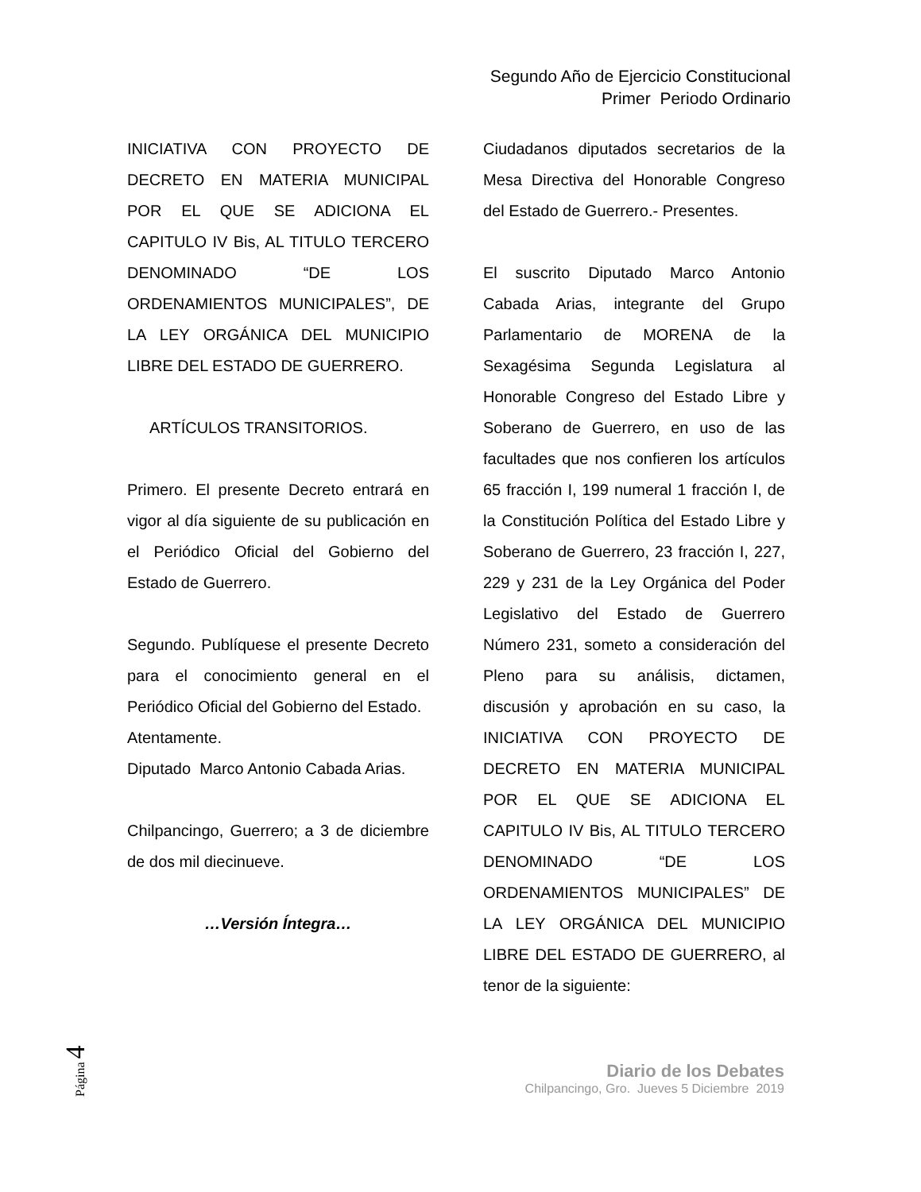Segundo Año de Ejercicio Constitucional
Primer Periodo Ordinario
INICIATIVA CON PROYECTO DE DECRETO EN MATERIA MUNICIPAL POR EL QUE SE ADICIONA EL CAPITULO IV Bis, AL TITULO TERCERO DENOMINADO “DE LOS ORDENAMIENTOS MUNICIPALES”, DE LA LEY ORGÁNICA DEL MUNICIPIO LIBRE DEL ESTADO DE GUERRERO.
ARTÍCULOS TRANSITORIOS.
Primero. El presente Decreto entrará en vigor al día siguiente de su publicación en el Periódico Oficial del Gobierno del Estado de Guerrero.
Segundo. Publíquese el presente Decreto para el conocimiento general en el Periódico Oficial del Gobierno del Estado.
Atentamente.
Diputado Marco Antonio Cabada Arias.
Chilpancingo, Guerrero; a 3 de diciembre de dos mil diecinueve.
…Versión Íntegra…
Ciudadanos diputados secretarios de la Mesa Directiva del Honorable Congreso del Estado de Guerrero.- Presentes.
El suscrito Diputado Marco Antonio Cabada Arias, integrante del Grupo Parlamentario de MORENA de la Sexagésima Segunda Legislatura al Honorable Congreso del Estado Libre y Soberano de Guerrero, en uso de las facultades que nos confieren los artículos 65 fracción I, 199 numeral 1 fracción I, de la Constitución Política del Estado Libre y Soberano de Guerrero, 23 fracción I, 227, 229 y 231 de la Ley Orgánica del Poder Legislativo del Estado de Guerrero Número 231, someto a consideración del Pleno para su análisis, dictamen, discusión y aprobación en su caso, la INICIATIVA CON PROYECTO DE DECRETO EN MATERIA MUNICIPAL POR EL QUE SE ADICIONA EL CAPITULO IV Bis, AL TITULO TERCERO DENOMINADO “DE LOS ORDENAMIENTOS MUNICIPALES” DE LA LEY ORGÁNICA DEL MUNICIPIO LIBRE DEL ESTADO DE GUERRERO, al tenor de la siguiente:
Página 4
Diario de los Debates
Chilpancingo, Gro. Jueves 5 Diciembre 2019